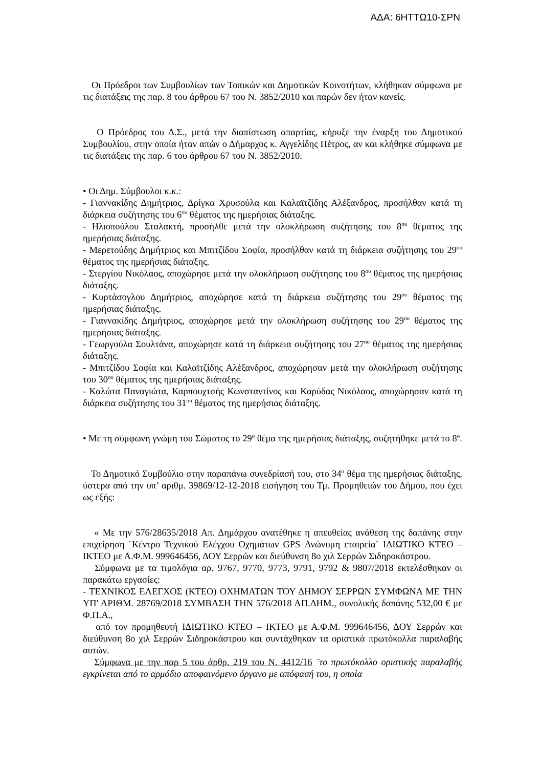ΑΔΑ: 6ΗΤΤΩ10-ΣΡΝ
Οι Πρόεδροι των Συμβουλίων των Τοπικών και Δημοτικών Κοινοτήτων, κλήθηκαν σύμφωνα με τις διατάξεις της παρ. 8 του άρθρου 67 του Ν. 3852/2010 και παρών δεν ήταν κανείς.
Ο Πρόεδρος του Δ.Σ., μετά την διαπίστωση απαρτίας, κήρυξε την έναρξη του Δημοτικού Συμβουλίου, στην οποία ήταν απών ο Δήμαρχος κ. Αγγελίδης Πέτρος, αν και κλήθηκε σύμφωνα με τις διατάξεις της παρ. 6 του άρθρου 67 του Ν. 3852/2010.
• Οι Δημ. Σύμβουλοι κ.κ.:
- Γιαννακίδης Δημήτριος, Δρίγκα Χρυσούλα και Καλαϊτζίδης Αλέξανδρος, προσήλθαν κατά τη διάρκεια συζήτησης του 6<sup>ου</sup> θέματος της ημερήσιας διάταξης.
- Ηλιοπούλου Σταλακτή, προσήλθε μετά την ολοκλήρωση συζήτησης του 8<sup>ου</sup> θέματος της ημερήσιας διάταξης.
- Μερετούδης Δημήτριος και Μπιτζίδου Σοφία, προσήλθαν κατά τη διάρκεια συζήτησης του 29<sup>ου</sup> θέματος της ημερήσιας διάταξης.
- Στεργίου Νικόλαος, αποχώρησε μετά την ολοκλήρωση συζήτησης του 8<sup>ου</sup> θέματος της ημερήσιας διάταξης.
- Κυρτάσογλου Δημήτριος, αποχώρησε κατά τη διάρκεια συζήτησης του 29<sup>ου</sup> θέματος της ημερήσιας διάταξης.
- Γιαννακίδης Δημήτριος, αποχώρησε μετά την ολοκλήρωση συζήτησης του 29<sup>ου</sup> θέματος της ημερήσιας διάταξης.
- Γεωργούλα Σουλτάνα, αποχώρησε κατά τη διάρκεια συζήτησης του 27<sup>ου</sup> θέματος της ημερήσιας διάταξης.
- Μπιτζίδου Σοφία και Καλαϊτζίδης Αλέξανδρος, αποχώρησαν μετά την ολοκλήρωση συζήτησης του 30<sup>ου</sup> θέματος της ημερήσιας διάταξης.
- Καλώτα Παναγιώτα, Καρπουχτσής Κωνσταντίνος και Καρύδας Νικόλαος, αποχώρησαν κατά τη διάρκεια συζήτησης του 31<sup>ου</sup> θέματος της ημερήσιας διάταξης.
• Με τη σύμφωνη γνώμη του Σώματος το 29<sup>ο</sup> θέμα της ημερήσιας διάταξης, συζητήθηκε μετά το 8<sup>ο</sup>.
Το Δημοτικό Συμβούλιο στην παραπάνω συνεδρίασή του, στο 34<sup>ο</sup> θέμα της ημερήσιας διάταξης, ύστερα από την υπ’ αριθμ. 39869/12-12-2018 εισήγηση του Τμ. Προμηθειών του Δήμου, που έχει ως εξής:
« Με την 576/28635/2018 Απ. Δημάρχου ανατέθηκε η απευθείας ανάθεση της δαπάνης στην επιχείρηση ¨Κέντρο Τεχνικού Ελέγχου Οχημάτων GPS Ανώνυμη εταιρεία¨ ΙΔΙΩΤΙΚΟ ΚΤΕΟ – ΙΚΤΕΟ με Α.Φ.Μ. 999646456, ΔΟΥ Σερρών και διεύθυνση 8ο χιλ Σερρών Σιδηροκάστρου.
Σύμφωνα με τα τιμολόγια αρ. 9767, 9770, 9773, 9791, 9792 & 9807/2018 εκτελέσθηκαν οι παρακάτω εργασίες:
- ΤΕΧΝΙΚΟΣ ΕΛΕΓΧΟΣ (ΚΤΕΟ) ΟΧΗΜΑΤΩΝ ΤΟΥ ΔΗΜΟΥ ΣΕΡΡΩΝ ΣΥΜΦΩΝΑ ΜΕ ΤΗΝ ΥΠ' ΑΡΙΘΜ. 28769/2018 ΣΥΜΒΑΣΗ ΤΗΝ 576/2018 ΑΠ.ΔΗΜ., συνολικής δαπάνης 532,00 € με Φ.Π.Α.,
από τον προμηθευτή ΙΔΙΩΤΙΚΟ ΚΤΕΟ – ΙΚΤΕΟ με Α.Φ.Μ. 999646456, ΔΟΥ Σερρών και διεύθυνση 8ο χιλ Σερρών Σιδηροκάστρου και συντάχθηκαν τα οριστικά πρωτόκολλα παραλαβής αυτών.
Σύμφωνα με την παρ 5 του άρθρ. 219 του Ν. 4412/16 ¨το πρωτόκολλο οριστικής παραλαβής εγκρίνεται από το αρμόδιο αποφαινόμενο όργανο με απόφασή του, η οποία